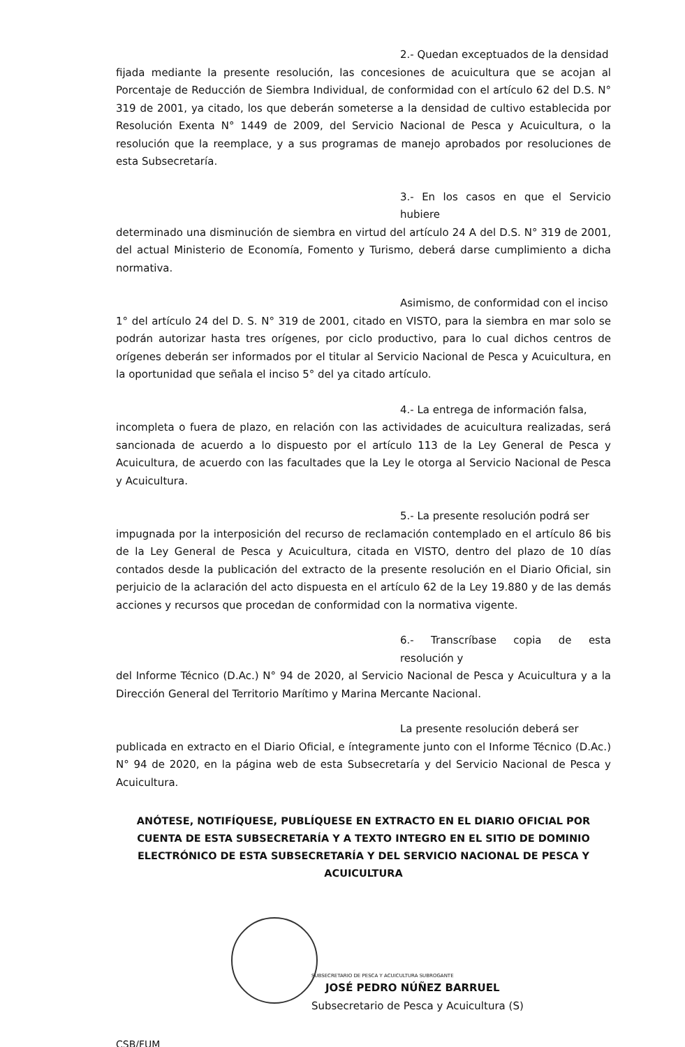2.- Quedan exceptuados de la densidad
fijada mediante la presente resolución, las concesiones de acuicultura que se acojan al Porcentaje de Reducción de Siembra Individual, de conformidad con el artículo 62 del D.S. N° 319 de 2001, ya citado, los que deberán someterse a la densidad de cultivo establecida por Resolución Exenta N° 1449 de 2009, del Servicio Nacional de Pesca y Acuicultura, o la resolución que la reemplace, y a sus programas de manejo aprobados por resoluciones de esta Subsecretaría.
3.- En los casos en que el Servicio hubiere
determinado una disminución de siembra en virtud del artículo 24 A del D.S. N° 319 de 2001, del actual Ministerio de Economía, Fomento y Turismo, deberá darse cumplimiento a dicha normativa.
Asimismo, de conformidad con el inciso
1° del artículo 24 del D. S. N° 319 de 2001, citado en VISTO, para la siembra en mar solo se podrán autorizar hasta tres orígenes, por ciclo productivo, para lo cual dichos centros de orígenes deberán ser informados por el titular al Servicio Nacional de Pesca y Acuicultura, en la oportunidad que señala el inciso 5° del ya citado artículo.
4.- La entrega de información falsa,
incompleta o fuera de plazo, en relación con las actividades de acuicultura realizadas, será sancionada de acuerdo a lo dispuesto por el artículo 113 de la Ley General de Pesca y Acuicultura, de acuerdo con las facultades que la Ley le otorga al Servicio Nacional de Pesca y Acuicultura.
5.- La presente resolución podrá ser
impugnada por la interposición del recurso de reclamación contemplado en el artículo 86 bis de la Ley General de Pesca y Acuicultura, citada en VISTO, dentro del plazo de 10 días contados desde la publicación del extracto de la presente resolución en el Diario Oficial, sin perjuicio de la aclaración del acto dispuesta en el artículo 62 de la Ley 19.880 y de las demás acciones y recursos que procedan de conformidad con la normativa vigente.
6.- Transcríbase copia de esta resolución y
del Informe Técnico (D.Ac.) N° 94 de 2020, al Servicio Nacional de Pesca y Acuicultura y a la Dirección General del Territorio Marítimo y Marina Mercante Nacional.
La presente resolución deberá ser
publicada en extracto en el Diario Oficial, e íntegramente junto con el Informe Técnico (D.Ac.) N° 94 de 2020, en la página web de esta Subsecretaría y del Servicio Nacional de Pesca y Acuicultura.
ANÓTESE, NOTIFÍQUESE, PUBLÍQUESE EN EXTRACTO EN EL DIARIO OFICIAL POR CUENTA DE ESTA SUBSECRETARÍA Y A TEXTO INTEGRO EN EL SITIO DE DOMINIO ELECTRÓNICO DE ESTA SUBSECRETARÍA Y DEL SERVICIO NACIONAL DE PESCA Y ACUICULTURA
SUBSECRETARIO DE PESCA Y ACUICULTURA SUBROGANTE
JOSÉ PEDRO NÚÑEZ BARRUEL
Subsecretario de Pesca y Acuicultura (S)
CSB/FUM